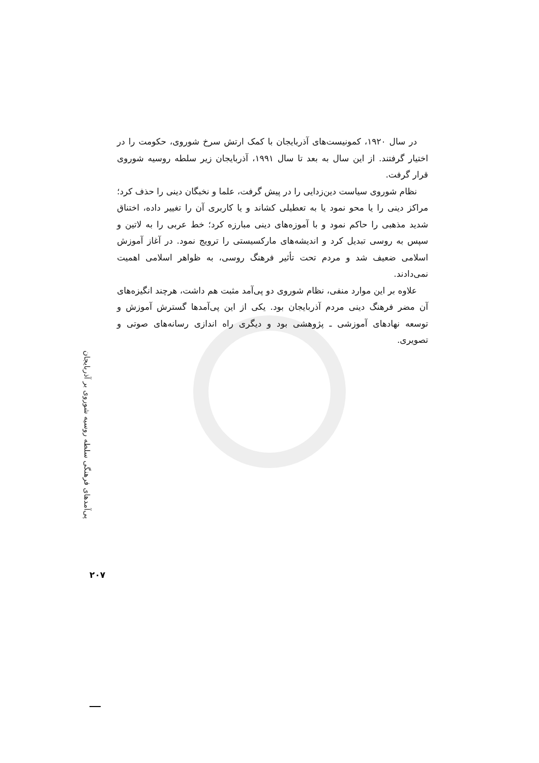در سال ۱۹۲۰، کمونیست‌های آذربایجان با کمک ارتش سرخ شوروی، حکومت را در اختیار گرفتند. از این سال به بعد تا سال ۱۹۹۱، آذربایجان زیر سلطه روسیه شوروی قرار گرفت.
نظام شوروی سیاست دین‌زدایی را در پیش گرفت، علما و نخبگان دینی را حذف کرد؛ مراکز دینی را یا محو نمود یا به تعطیلی کشاند و یا کاربری آن را تغییر داده، اختناق شدید مذهبی را حاکم نمود و با آموزه‌های دینی مبارزه کرد؛ خط عربی را به لاتین و سپس به روسی تبدیل کرد و اندیشه‌های مارکسیستی را ترویج نمود. در آغاز آموزش اسلامی ضعیف شد و مردم تحت تأثیر فرهنگ روسی، به ظواهر اسلامی اهمیت نمی‌دادند.
علاوه بر این موارد منفی، نظام شوروی دو پی‌آمد مثبت هم داشت، هرچند انگیزه‌های آن مضر فرهنگ دینی مردم آذربایجان بود. یکی از این پی‌آمدها گسترش آموزش و توسعه نهادهای آموزشی ـ پژوهشی بود و دیگری راه اندازی رسانه‌های صوتی و تصویری.
پی‌آمدهای فرهنگی سلطه روسیه شوروی بر آذربایجان
۲۰۷